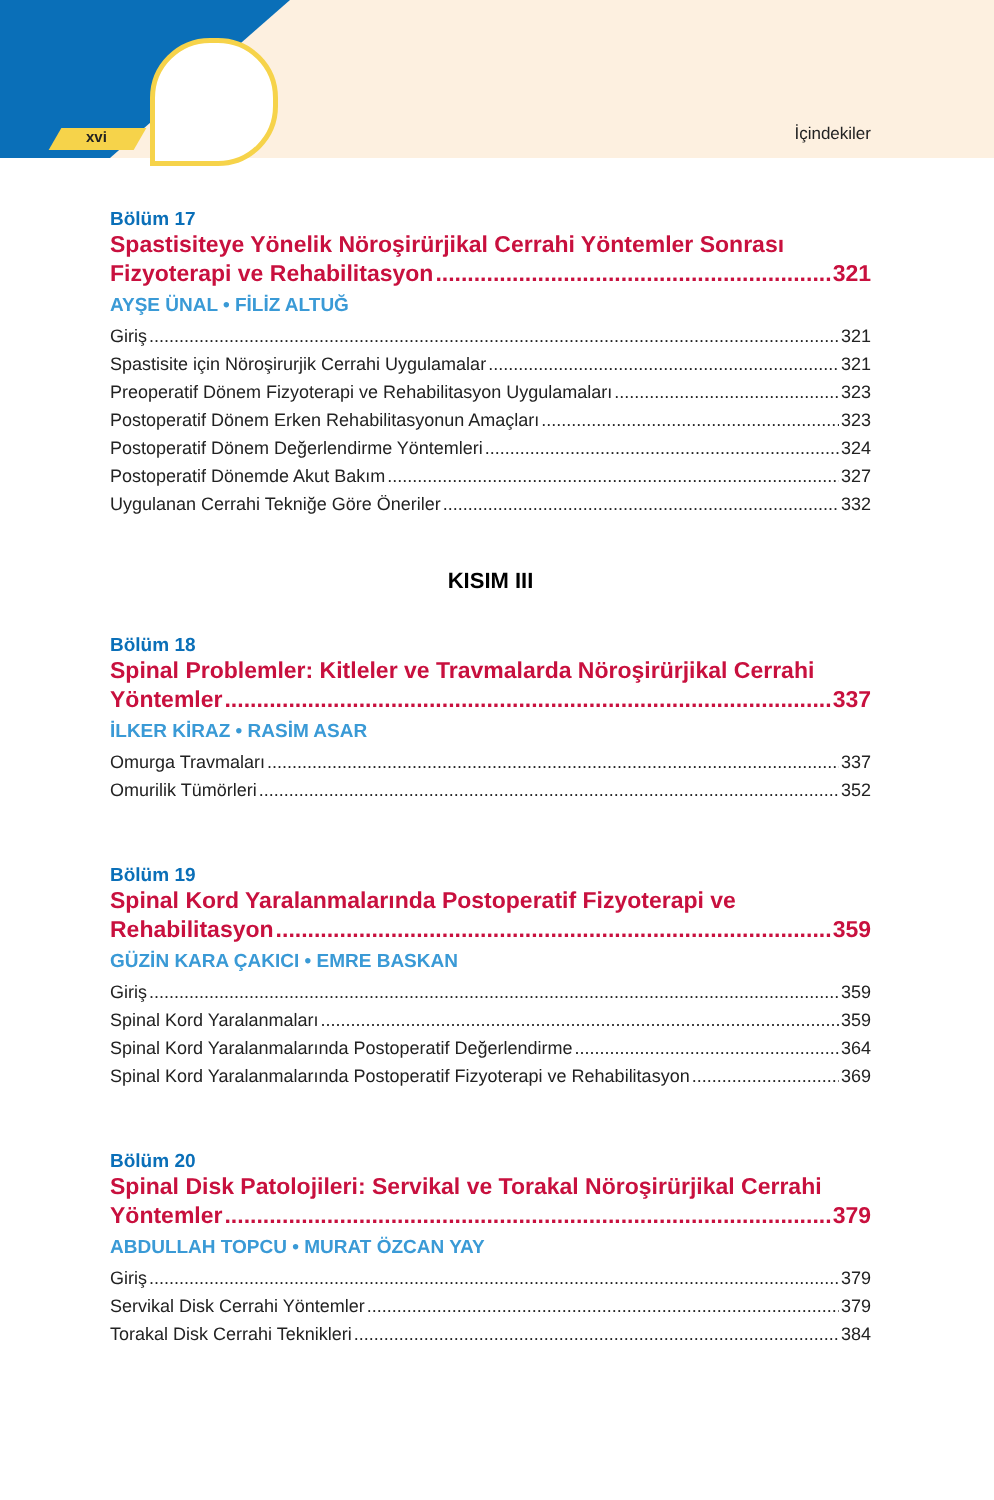xvi İçindekiler
Bölüm 17
Spastisiteye Yönelik Nöroşirürjikal Cerrahi Yöntemler Sonrası
Fizyoterapi ve Rehabilitasyon 321
AYŞE ÜNAL • FİLİZ ALTUĞ
Giriş 321
Spastisite için Nöroşirurjik Cerrahi Uygulamalar 321
Preoperatif Dönem Fizyoterapi ve Rehabilitasyon Uygulamaları 323
Postoperatif Dönem Erken Rehabilitasyonun Amaçları 323
Postoperatif Dönem Değerlendirme Yöntemleri 324
Postoperatif Dönemde Akut Bakım 327
Uygulanan Cerrahi Tekniğe Göre Öneriler 332
KISIM III
Bölüm 18
Spinal Problemler: Kitleler ve Travmalarda Nöroşirürjikal Cerrahi
Yöntemler 337
İLKER KİRAZ • RASİM ASAR
Omurga Travmaları 337
Omurilik Tümörleri 352
Bölüm 19
Spinal Kord Yaralanmalarında Postoperatif Fizyoterapi ve
Rehabilitasyon 359
GÜZİN KARA ÇAKICI • EMRE BASKAN
Giriş 359
Spinal Kord Yaralanmaları 359
Spinal Kord Yaralanmalarında Postoperatif Değerlendirme 364
Spinal Kord Yaralanmalarında Postoperatif Fizyoterapi ve Rehabilitasyon 369
Bölüm 20
Spinal Disk Patolojileri: Servikal ve Torakal Nöroşirürjikal Cerrahi
Yöntemler 379
ABDULLAH TOPCU • MURAT ÖZCAN YAY
Giriş 379
Servikal Disk Cerrahi Yöntemler 379
Torakal Disk Cerrahi Teknikleri 384